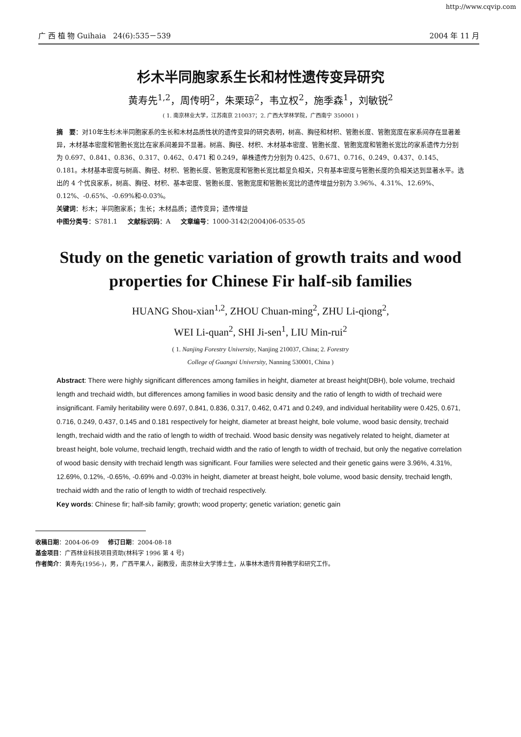http://www.cqvip.com
广 西 植 物 Guihaia 24(6):535－539 2004 年 11 月
杉木半同胞家系生长和材性遗传变异研究
黄寿先<sup>1,2</sup>，周传明<sup>2</sup>，朱栗琼<sup>2</sup>，韦立权<sup>2</sup>，施季森<sup>1</sup>，刘敏锐<sup>2</sup>
( 1. 南京林业大学，江苏南京 210037；2. 广西大学林学院，广西南宁 350001 )
摘　要：对10年生杉木半同胞家系的生长和木材品质性状的遗传变异的研究表明，树高、胸径和材积、管胞长度、管胞宽度在家系间存在显著差异，木材基本密度和管胞长宽比在家系间差异不显著。树高、胸径、材积、木材基本密度、管胞长度、管胞宽度和管胞长宽比的家系遗传力分别为 0.697、0.841、0.836、0.317、0.462、0.471 和 0.249，单株遗传力分别为 0.425、0.671、0.716、0.249、0.437、0.145、0.181。木材基本密度与树高、胸径、材积、管胞长度、管胞宽度和管胞长宽比都呈负相关，只有基本密度与管胞长度的负相关达到显著水平。选出的 4 个优良家系，树高、胸径、材积、基本密度、管胞长度、管胞宽度和管胞长宽比的遗传增益分别为 3.96%、4.31%、12.69%、0.12%、-0.65%、-0.69%和-0.03%。
关键词：杉木；半同胞家系；生长；木材品质；遗传变异；遗传增益
中图分类号：S781.1 文献标识码：A 文章编号：1000-3142(2004)06-0535-05
Study on the genetic variation of growth traits and wood properties for Chinese Fir half-sib families
HUANG Shou-xian<sup>1,2</sup>, ZHOU Chuan-ming<sup>2</sup>, ZHU Li-qiong<sup>2</sup>,
WEI Li-quan<sup>2</sup>, SHI Ji-sen<sup>1</sup>, LIU Min-rui<sup>2</sup>
( 1. Nanjing Forestry University, Nanjing 210037, China; 2. Forestry
College of Guangxi University, Nanning 530001, China )
Abstract: There were highly significant differences among families in height, diameter at breast height(DBH), bole volume, trechaid length and trechaid width, but differences among families in wood basic density and the ratio of length to width of trechaid were insignificant. Family heritability were 0.697, 0.841, 0.836, 0.317, 0.462, 0.471 and 0.249, and individual heritability were 0.425, 0.671, 0.716, 0.249, 0.437, 0.145 and 0.181 respectively for height, diameter at breast height, bole volume, wood basic density, trechaid length, trechaid width and the ratio of length to width of trechaid. Wood basic density was negatively related to height, diameter at breast height, bole volume, trechaid length, trechaid width and the ratio of length to width of trechaid, but only the negative correlation of wood basic density with trechaid length was significant. Four families were selected and their genetic gains were 3.96%, 4.31%, 12.69%, 0.12%, -0.65%, -0.69% and -0.03% in height, diameter at breast height, bole volume, wood basic density, trechaid length, trechaid width and the ratio of length to width of trechaid respectively.
Key words: Chinese fir; half-sib family; growth; wood property; genetic variation; genetic gain
收稿日期：2004-06-09 修订日期：2004-08-18
基金项目：广西林业科技项目资助(林科字 1996 第 4 号)
作者简介：黄寿先(1956-)，男，广西平果人，副教授，南京林业大学博士生，从事林木遗传育种教学和研究工作。